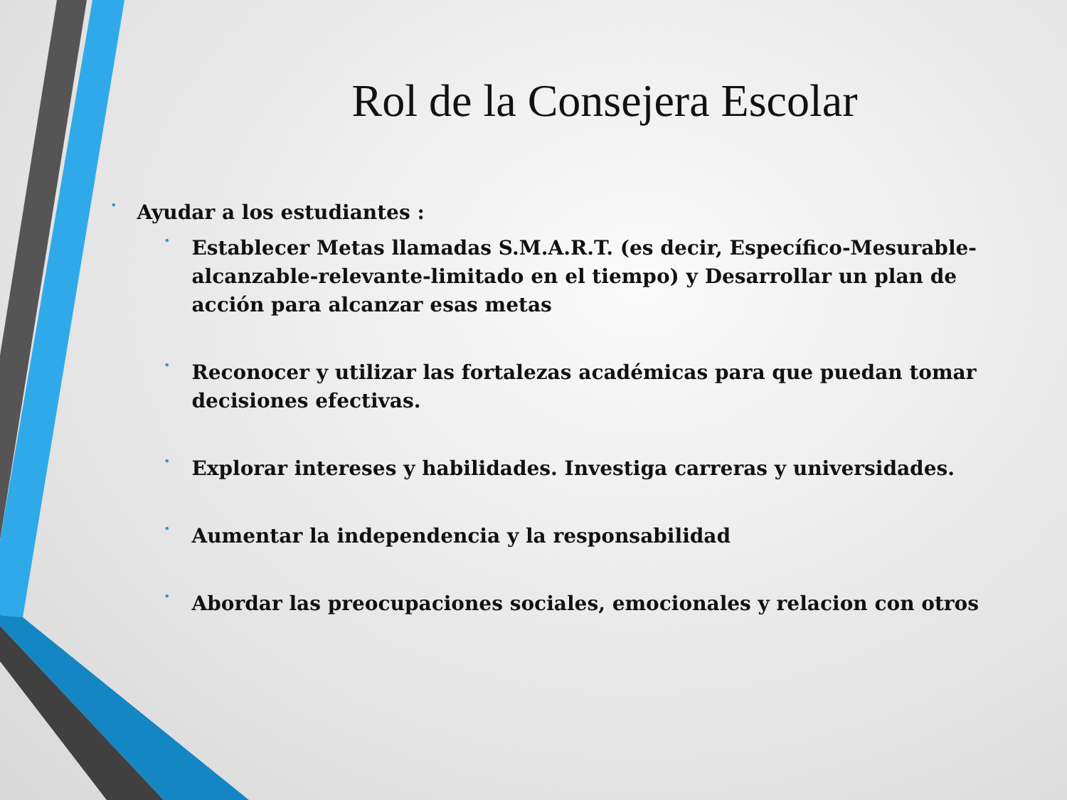Rol de la Consejera Escolar
• Ayudar a los estudiantes :
• Establecer Metas llamadas S.M.A.R.T. (es decir, Específico-Mesurable-alcanzable-relevante-limitado en el tiempo) y Desarrollar un plan de acción para alcanzar esas metas
• Reconocer y utilizar las fortalezas académicas para que puedan tomar decisiones efectivas.
• Explorar intereses y habilidades. Investiga carreras y universidades.
• Aumentar la independencia y la responsabilidad
• Abordar las preocupaciones sociales, emocionales y relacion con otros